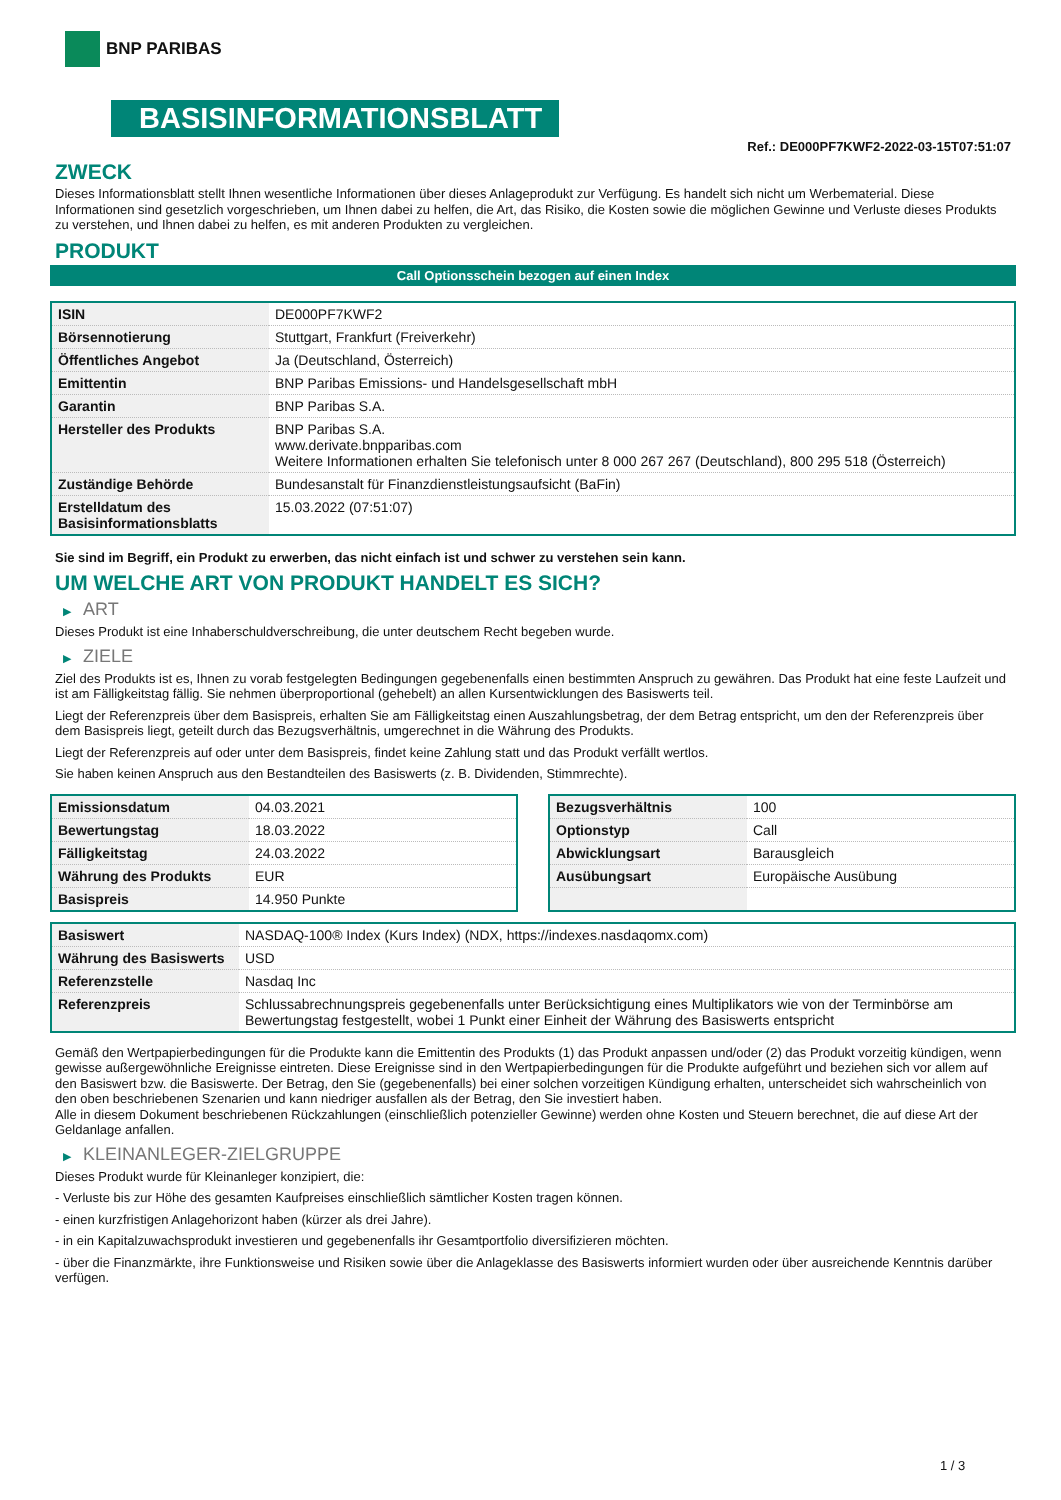BNP PARIBAS
BASISINFORMATIONSBLATT
Ref.: DE000PF7KWF2-2022-03-15T07:51:07
ZWECK
Dieses Informationsblatt stellt Ihnen wesentliche Informationen über dieses Anlageprodukt zur Verfügung. Es handelt sich nicht um Werbematerial. Diese Informationen sind gesetzlich vorgeschrieben, um Ihnen dabei zu helfen, die Art, das Risiko, die Kosten sowie die möglichen Gewinne und Verluste dieses Produkts zu verstehen, und Ihnen dabei zu helfen, es mit anderen Produkten zu vergleichen.
PRODUKT
Call Optionsschein bezogen auf einen Index
| ISIN | DE000PF7KWF2 |
| Börsennotierung | Stuttgart, Frankfurt (Freiverkehr) |
| Öffentliches Angebot | Ja (Deutschland, Österreich) |
| Emittentin | BNP Paribas Emissions- und Handelsgesellschaft mbH |
| Garantin | BNP Paribas S.A. |
| Hersteller des Produkts | BNP Paribas S.A. www.derivate.bnpparibas.com Weitere Informationen erhalten Sie telefonisch unter 8 000 267 267 (Deutschland), 800 295 518 (Österreich) |
| Zuständige Behörde | Bundesanstalt für Finanzdienstleistungsaufsicht (BaFin) |
| Erstelldatum des Basisinformationsblatts | 15.03.2022 (07:51:07) |
Sie sind im Begriff, ein Produkt zu erwerben, das nicht einfach ist und schwer zu verstehen sein kann.
UM WELCHE ART VON PRODUKT HANDELT ES SICH?
▶ ART
Dieses Produkt ist eine Inhaberschuldverschreibung, die unter deutschem Recht begeben wurde.
▶ ZIELE
Ziel des Produkts ist es, Ihnen zu vorab festgelegten Bedingungen gegebenenfalls einen bestimmten Anspruch zu gewähren. Das Produkt hat eine feste Laufzeit und ist am Fälligkeitstag fällig. Sie nehmen überproportional (gehebelt) an allen Kursentwicklungen des Basiswerts teil.
Liegt der Referenzpreis über dem Basispreis, erhalten Sie am Fälligkeitstag einen Auszahlungsbetrag, der dem Betrag entspricht, um den der Referenzpreis über dem Basispreis liegt, geteilt durch das Bezugsverhältnis, umgerechnet in die Währung des Produkts.
Liegt der Referenzpreis auf oder unter dem Basispreis, findet keine Zahlung statt und das Produkt verfällt wertlos.
Sie haben keinen Anspruch aus den Bestandteilen des Basiswerts (z. B. Dividenden, Stimmrechte).
| Emissionsdatum | 04.03.2021 |
| Bewertungstag | 18.03.2022 |
| Fälligkeitstag | 24.03.2022 |
| Währung des Produkts | EUR |
| Basispreis | 14.950 Punkte |
| Bezugsverhältnis | 100 |
| Optionstyp | Call |
| Abwicklungsart | Barausgleich |
| Ausübungsart | Europäische Ausübung |
| Basiswert | NASDAQ-100® Index (Kurs Index) (NDX, https://indexes.nasdaqomx.com) |
| Währung des Basiswerts | USD |
| Referenzstelle | Nasdaq Inc |
| Referenzpreis | Schlussabrechnungspreis gegebenenfalls unter Berücksichtigung eines Multiplikators wie von der Terminbörse am Bewertungstag festgestellt, wobei 1 Punkt einer Einheit der Währung des Basiswerts entspricht |
Gemäß den Wertpapierbedingungen für die Produkte kann die Emittentin des Produkts (1) das Produkt anpassen und/oder (2) das Produkt vorzeitig kündigen, wenn gewisse außergewöhnliche Ereignisse eintreten. Diese Ereignisse sind in den Wertpapierbedingungen für die Produkte aufgeführt und beziehen sich vor allem auf den Basiswert bzw. die Basiswerte. Der Betrag, den Sie (gegebenenfalls) bei einer solchen vorzeitigen Kündigung erhalten, unterscheidet sich wahrscheinlich von den oben beschriebenen Szenarien und kann niedriger ausfallen als der Betrag, den Sie investiert haben.
Alle in diesem Dokument beschriebenen Rückzahlungen (einschließlich potenzieller Gewinne) werden ohne Kosten und Steuern berechnet, die auf diese Art der Geldanlage anfallen.
▶ KLEINANLEGER-ZIELGRUPPE
Dieses Produkt wurde für Kleinanleger konzipiert, die:
- Verluste bis zur Höhe des gesamten Kaufpreises einschließlich sämtlicher Kosten tragen können.
- einen kurzfristigen Anlagehorizont haben (kürzer als drei Jahre).
- in ein Kapitalzuwachsprodukt investieren und gegebenenfalls ihr Gesamtportfolio diversifizieren möchten.
- über die Finanzmärkte, ihre Funktionsweise und Risiken sowie über die Anlageklasse des Basiswerts informiert wurden oder über ausreichende Kenntnis darüber verfügen.
1 / 3